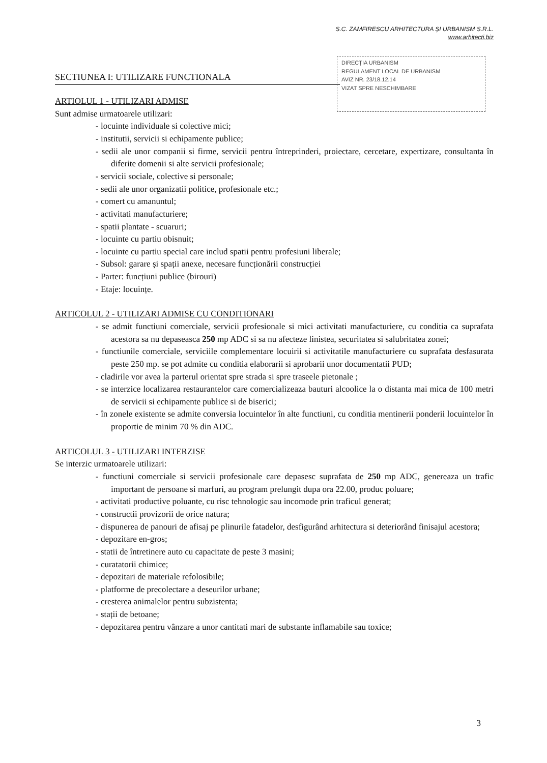S.C. ZAMFIRESCU ARHITECTURA ȘI URBANISM S.R.L.
www.arhitecti.biz
DIRECȚIA URBANISM
REGULAMENT LOCAL DE URBANISM
AVIZ NR. 23/18.12.14
VIZAT SPRE NESCHIMBARE
SECTIUNEA I: UTILIZARE FUNCTIONALA
ARTIOLUL 1 - UTILIZARI ADMISE
Sunt admise urmatoarele utilizari:
- locuinte individuale si colective mici;
- institutii, servicii si echipamente publice;
- sedii ale unor companii si firme, servicii pentru întreprinderi, proiectare, cercetare, expertizare, consultanta în diferite domenii si alte servicii profesionale;
- servicii sociale, colective si personale;
- sedii ale unor organizatii politice, profesionale etc.;
- comert cu amanuntul;
- activitati manufacturiere;
- spatii plantate - scuaruri;
- locuinte cu partiu obisnuit;
- locuinte cu partiu special care includ spatii pentru profesiuni liberale;
- Subsol: garare și spații anexe, necesare funcționării construcției
- Parter: funcțiuni publice (birouri)
- Etaje: locuințe.
ARTICOLUL 2 - UTILIZARI ADMISE CU CONDITIONARI
- se admit functiuni comerciale, servicii profesionale si mici activitati manufacturiere, cu conditia ca suprafata acestora sa nu depaseasca 250 mp ADC si sa nu afecteze linistea, securitatea si salubritatea zonei;
- functiunile comerciale, serviciile complementare locuirii si activitatile manufacturiere cu suprafata desfasurata peste 250 mp. se pot admite cu conditia elaborarii si aprobarii unor documentatii PUD;
- cladirile vor avea la parterul orientat spre strada si spre traseele pietonale ;
- se interzice localizarea restaurantelor care comercializeaza bauturi alcoolice la o distanta mai mica de 100 metri de servicii si echipamente publice si de biserici;
- în zonele existente se admite conversia locuintelor în alte functiuni, cu conditia mentinerii ponderii locuintelor în proportie de minim 70 % din ADC.
ARTICOLUL 3 - UTILIZARI INTERZISE
Se interzic urmatoarele utilizari:
- functiuni comerciale si servicii profesionale care depasesc suprafata de 250 mp ADC, genereaza un trafic important de persoane si marfuri, au program prelungit dupa ora 22.00, produc poluare;
- activitati productive poluante, cu risc tehnologic sau incomode prin traficul generat;
- constructii provizorii de orice natura;
- dispunerea de panouri de afisaj pe plinurile fatadelor, desfigurând arhitectura si deteriorând finisajul acestora;
- depozitare en-gros;
- statii de întretinere auto cu capacitate de peste 3 masini;
- curatatorii chimice;
- depozitari de materiale refolosibile;
- platforme de precolectare a deseurilor urbane;
- cresterea animalelor pentru subzistenta;
- stații de betoane;
- depozitarea pentru vânzare a unor cantitati mari de substante inflamabile sau toxice;
3